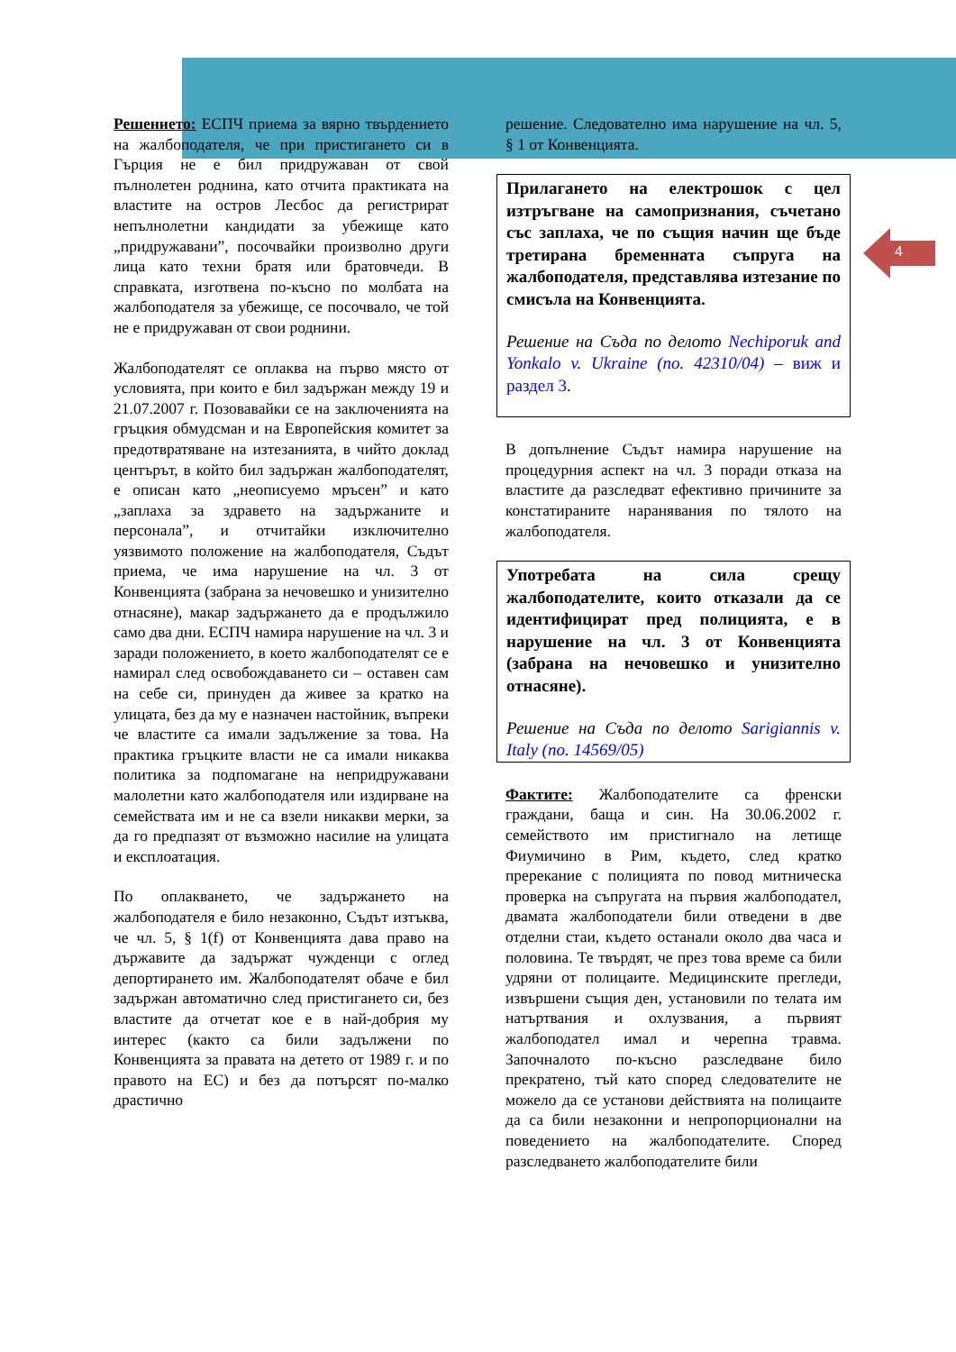4
Решението: ЕСПЧ приема за вярно твърдението на жалбоподателя, че при пристигането си в Гърция не е бил придружаван от свой пълнолетен роднина, като отчита практиката на властите на остров Лесбос да регистрират непълнолетни кандидати за убежище като „придружавани”, посочвайки произволно други лица като техни братя или братовчеди. В справката, изготвена по-късно по молбата на жалбоподателя за убежище, се посочвало, че той не е придружаван от свои роднини.
Жалбоподателят се оплаква на първо място от условията, при които е бил задържан между 19 и 21.07.2007 г. Позовавайки се на заключенията на гръцкия обмудсман и на Европейския комитет за предотвратяване на изтезанията, в чийто доклад центърът, в който бил задържан жалбоподателят, е описан като „неописуемо мръсен” и като „заплаха за здравето на задържаните и персонала”, и отчитайки изключително уязвимото положение на жалбоподателя, Съдът приема, че има нарушение на чл. 3 от Конвенцията (забрана за нечовешко и унизително отнасяне), макар задържането да е продължило само два дни. ЕСПЧ намира нарушение на чл. 3 и заради положението, в което жалбоподателят се е намирал след освобождаването си – оставен сам на себе си, принуден да живее за кратко на улицата, без да му е назначен настойник, въпреки че властите са имали задължение за това. На практика гръцките власти не са имали никаква политика за подпомагане на непридружавани малолетни като жалбоподателя или издирване на семействата им и не са взели никакви мерки, за да го предпазят от възможно насилие на улицата и експлоатация.
По оплакването, че задържането на жалбоподателя е било незаконно, Съдът изтъква, че чл. 5, § 1(f) от Конвенцията дава право на държавите да задържат чужденци с оглед депортирането им. Жалбоподателят обаче е бил задържан автоматично след пристигането си, без властите да отчетат кое е в най-добрия му интерес (както са били задължени по Конвенцията за правата на детето от 1989 г. и по правото на ЕС) и без да потърсят по-малко драстично
решение. Следователно има нарушение на чл. 5, § 1 от Конвенцията.
Прилагането на електрошок с цел изтръгване на самопризнания, съчетано със заплаха, че по същия начин ще бъде третирана бременната съпруга на жалбоподателя, представлява изтезание по смисъла на Конвенцията.
Решение на Съда по делото Nechiporuk and Yonkalo v. Ukraine (no. 42310/04) – виж и раздел 3.
В допълнение Съдът намира нарушение на процедурния аспект на чл. 3 поради отказа на властите да разследват ефективно причините за констатираните наранявания по тялото на жалбоподателя.
Употребата на сила срещу жалбоподателите, които отказали да се идентифицират пред полицията, е в нарушение на чл. 3 от Конвенцията (забрана на нечовешко и унизително отнасяне).
Решение на Съда по делото Sarigiannis v. Italy (no. 14569/05)
Фактите: Жалбоподателите са френски граждани, баща и син. На 30.06.2002 г. семейството им пристигнало на летище Фиумичино в Рим, където, след кратко пререкание с полицията по повод митническа проверка на съпругата на първия жалбоподател, двамата жалбоподатели били отведени в две отделни стаи, където останали около два часа и половина. Те твърдят, че през това време са били удряни от полицаите. Медицинските прегледи, извършени същия ден, установили по телата им натъртвания и охлузвания, а първият жалбоподател имал и черепна травма. Започналото по-късно разследване било прекратено, тъй като според следователите не можело да се установи действията на полицаите да са били незаконни и непропорционални на поведението на жалбоподателите. Според разследването жалбоподателите били